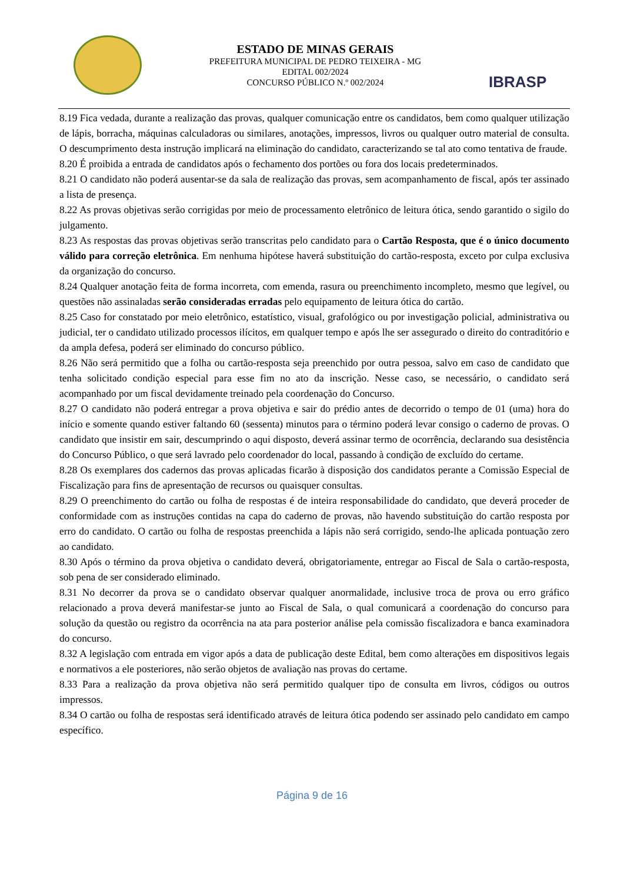ESTADO DE MINAS GERAIS
PREFEITURA MUNICIPAL DE PEDRO TEIXEIRA - MG
EDITAL 002/2024
CONCURSO PÚBLICO N.º 002/2024
IBRASP
8.19 Fica vedada, durante a realização das provas, qualquer comunicação entre os candidatos, bem como qualquer utilização de lápis, borracha, máquinas calculadoras ou similares, anotações, impressos, livros ou qualquer outro material de consulta. O descumprimento desta instrução implicará na eliminação do candidato, caracterizando se tal ato como tentativa de fraude.
8.20 É proibida a entrada de candidatos após o fechamento dos portões ou fora dos locais predeterminados.
8.21 O candidato não poderá ausentar-se da sala de realização das provas, sem acompanhamento de fiscal, após ter assinado a lista de presença.
8.22 As provas objetivas serão corrigidas por meio de processamento eletrônico de leitura ótica, sendo garantido o sigilo do julgamento.
8.23 As respostas das provas objetivas serão transcritas pelo candidato para o Cartão Resposta, que é o único documento válido para correção eletrônica. Em nenhuma hipótese haverá substituição do cartão-resposta, exceto por culpa exclusiva da organização do concurso.
8.24 Qualquer anotação feita de forma incorreta, com emenda, rasura ou preenchimento incompleto, mesmo que legível, ou questões não assinaladas serão consideradas erradas pelo equipamento de leitura ótica do cartão.
8.25 Caso for constatado por meio eletrônico, estatístico, visual, grafológico ou por investigação policial, administrativa ou judicial, ter o candidato utilizado processos ilícitos, em qualquer tempo e após lhe ser assegurado o direito do contraditório e da ampla defesa, poderá ser eliminado do concurso público.
8.26 Não será permitido que a folha ou cartão-resposta seja preenchido por outra pessoa, salvo em caso de candidato que tenha solicitado condição especial para esse fim no ato da inscrição. Nesse caso, se necessário, o candidato será acompanhado por um fiscal devidamente treinado pela coordenação do Concurso.
8.27 O candidato não poderá entregar a prova objetiva e sair do prédio antes de decorrido o tempo de 01 (uma) hora do início e somente quando estiver faltando 60 (sessenta) minutos para o término poderá levar consigo o caderno de provas. O candidato que insistir em sair, descumprindo o aqui disposto, deverá assinar termo de ocorrência, declarando sua desistência do Concurso Público, o que será lavrado pelo coordenador do local, passando à condição de excluído do certame.
8.28 Os exemplares dos cadernos das provas aplicadas ficarão à disposição dos candidatos perante a Comissão Especial de Fiscalização para fins de apresentação de recursos ou quaisquer consultas.
8.29 O preenchimento do cartão ou folha de respostas é de inteira responsabilidade do candidato, que deverá proceder de conformidade com as instruções contidas na capa do caderno de provas, não havendo substituição do cartão resposta por erro do candidato. O cartão ou folha de respostas preenchida a lápis não será corrigido, sendo-lhe aplicada pontuação zero ao candidato.
8.30 Após o término da prova objetiva o candidato deverá, obrigatoriamente, entregar ao Fiscal de Sala o cartão-resposta, sob pena de ser considerado eliminado.
8.31 No decorrer da prova se o candidato observar qualquer anormalidade, inclusive troca de prova ou erro gráfico relacionado a prova deverá manifestar-se junto ao Fiscal de Sala, o qual comunicará a coordenação do concurso para solução da questão ou registro da ocorrência na ata para posterior análise pela comissão fiscalizadora e banca examinadora do concurso.
8.32 A legislação com entrada em vigor após a data de publicação deste Edital, bem como alterações em dispositivos legais e normativos a ele posteriores, não serão objetos de avaliação nas provas do certame.
8.33 Para a realização da prova objetiva não será permitido qualquer tipo de consulta em livros, códigos ou outros impressos.
8.34 O cartão ou folha de respostas será identificado através de leitura ótica podendo ser assinado pelo candidato em campo específico.
Página 9 de 16